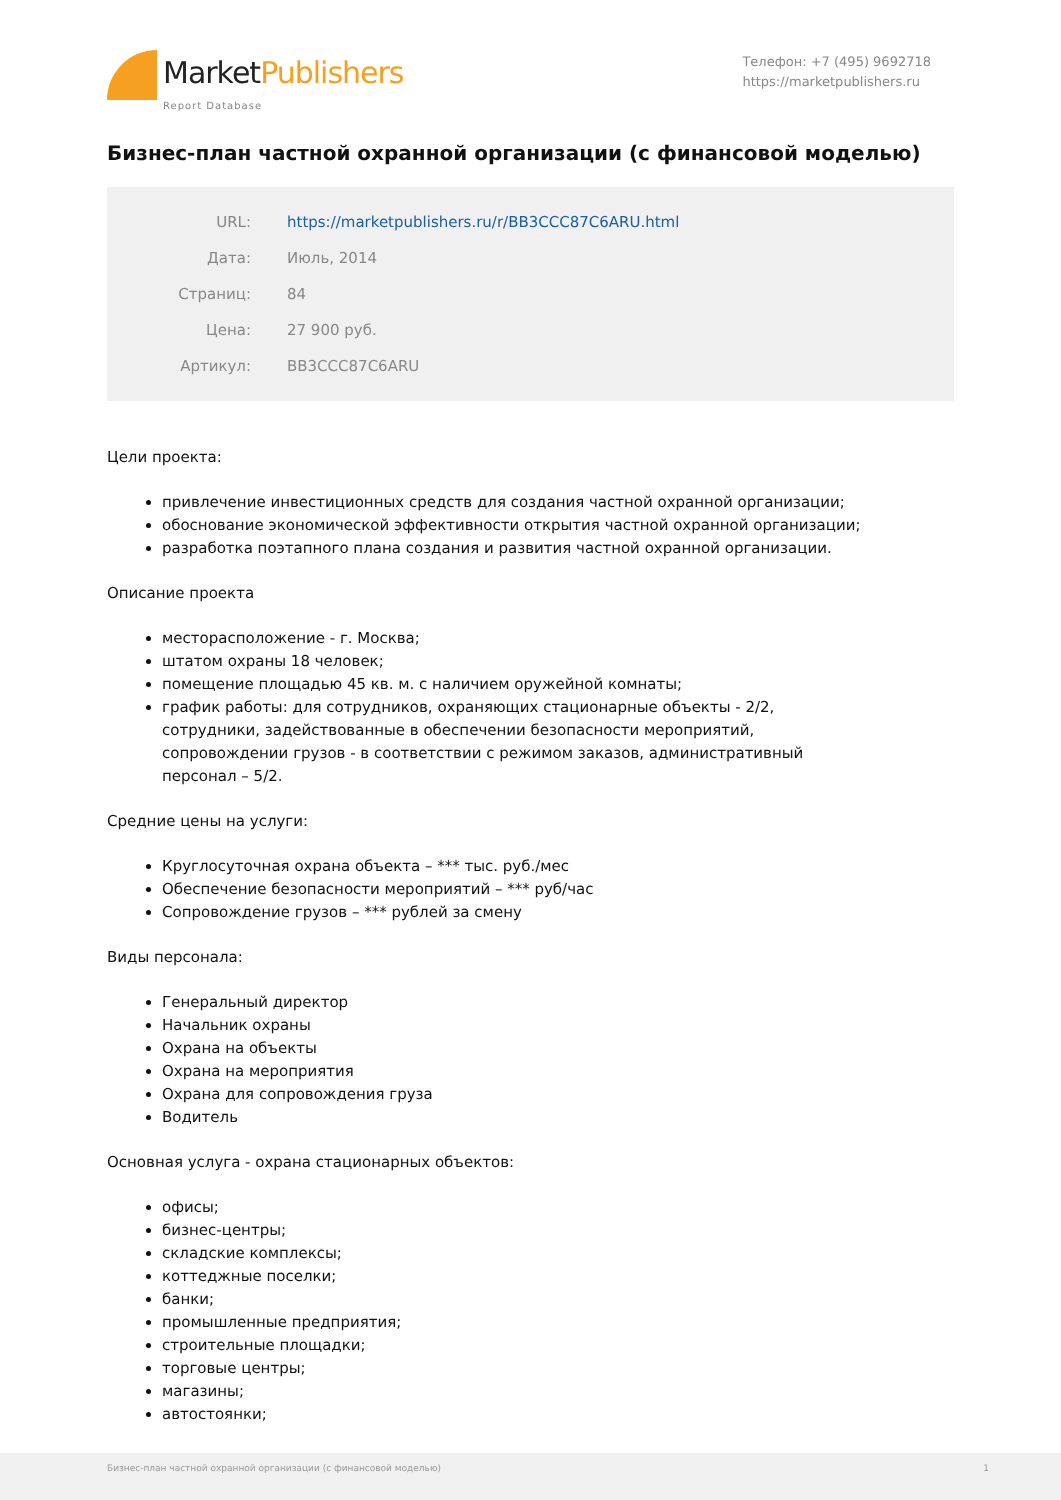MarketPublishers
Report Database
Телефон: +7 (495) 9692718
https://marketpublishers.ru
Бизнес-план частной охранной организации (с финансовой моделью)
| URL: | https://marketpublishers.ru/r/BB3CCC87C6ARU.html |
| Дата: | Июль, 2014 |
| Страниц: | 84 |
| Цена: | 27 900 руб. |
| Артикул: | BB3CCC87C6ARU |
Цели проекта:
привлечение инвестиционных средств для создания частной охранной организации;
обоснование экономической эффективности открытия частной охранной организации;
разработка поэтапного плана создания и развития частной охранной организации.
Описание проекта
месторасположение - г. Москва;
штатом охраны 18 человек;
помещение площадью 45 кв. м. с наличием оружейной комнаты;
график работы: для сотрудников, охраняющих стационарные объекты - 2/2, сотрудники, задействованные в обеспечении безопасности мероприятий, сопровождении грузов - в соответствии с режимом заказов, административный персонал – 5/2.
Средние цены на услуги:
Круглосуточная охрана объекта – *** тыс. руб./мес
Обеспечение безопасности мероприятий – *** руб/час
Сопровождение грузов – *** рублей за смену
Виды персонала:
Генеральный директор
Начальник охраны
Охрана на объекты
Охрана на мероприятия
Охрана для сопровождения груза
Водитель
Основная услуга - охрана стационарных объектов:
офисы;
бизнес-центры;
складские комплексы;
коттеджные поселки;
банки;
промышленные предприятия;
строительные площадки;
торговые центры;
магазины;
автостоянки;
Бизнес-план частной охранной организации (с финансовой моделью) 1